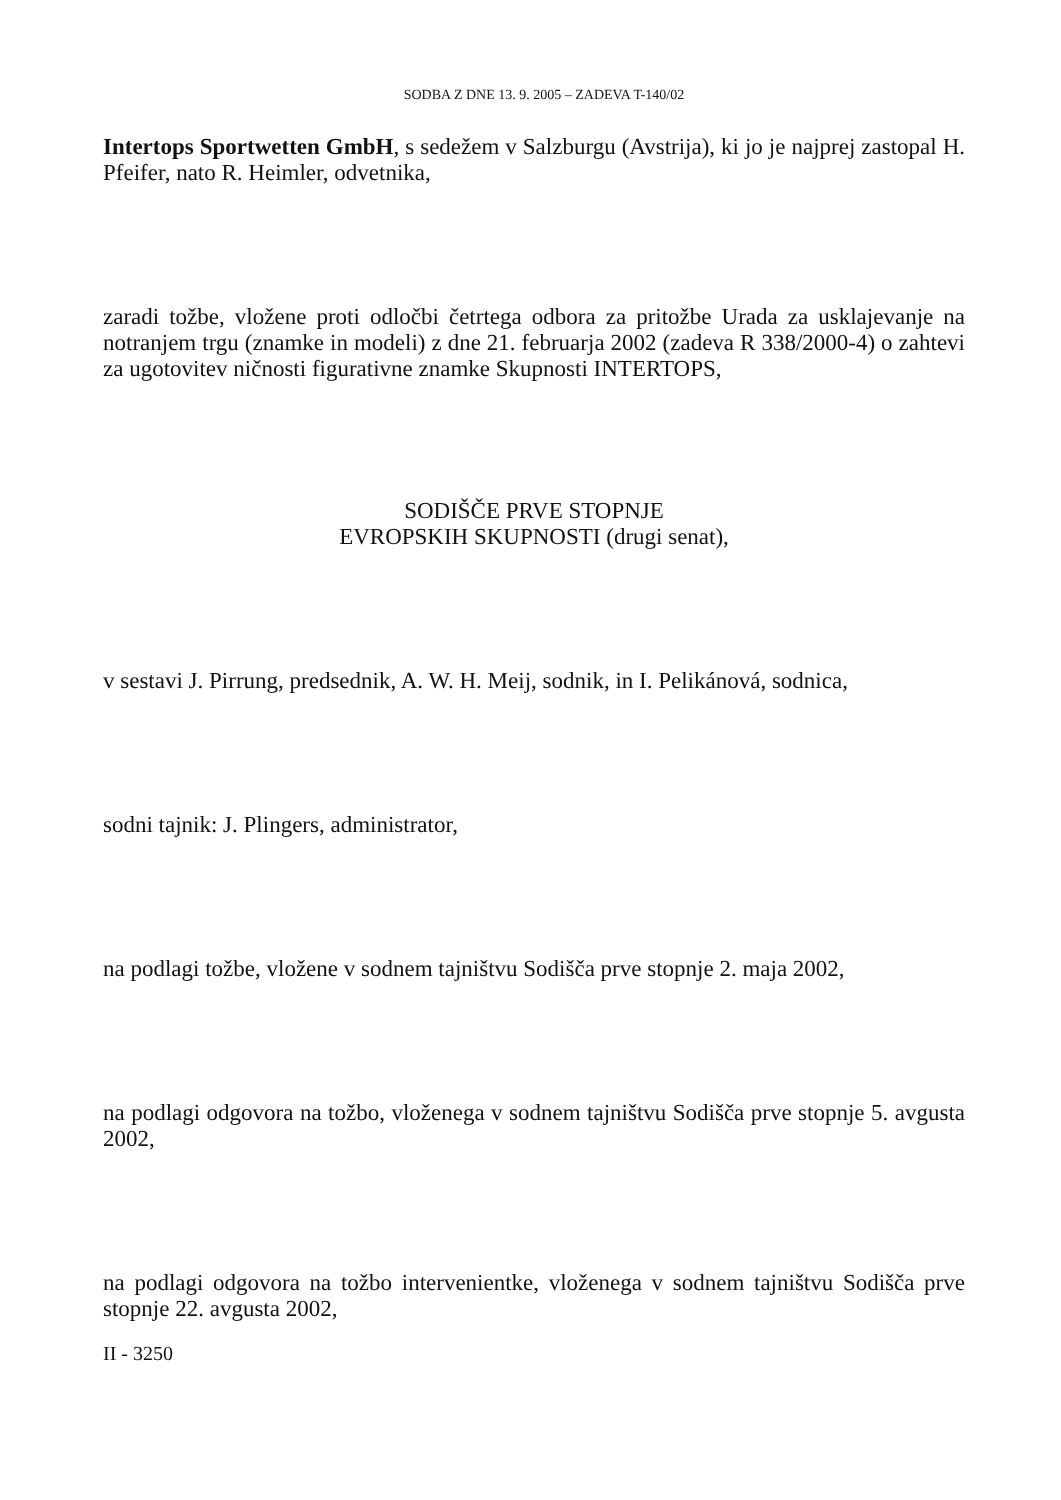SODBA Z DNE 13. 9. 2005 – ZADEVA T-140/02
Intertops Sportwetten GmbH, s sedežem v Salzburgu (Avstrija), ki jo je najprej zastopal H. Pfeifer, nato R. Heimler, odvetnika,
zaradi tožbe, vložene proti odločbi četrtega odbora za pritožbe Urada za usklajevanje na notranjem trgu (znamke in modeli) z dne 21. februarja 2002 (zadeva R 338/2000-4) o zahtevi za ugotovitev ničnosti figurativne znamke Skupnosti INTERTOPS,
SODIŠČE PRVE STOPNJE
EVROPSKIH SKUPNOSTI (drugi senat),
v sestavi J. Pirrung, predsednik, A. W. H. Meij, sodnik, in I. Pelikánová, sodnica,
sodni tajnik: J. Plingers, administrator,
na podlagi tožbe, vložene v sodnem tajništvu Sodišča prve stopnje 2. maja 2002,
na podlagi odgovora na tožbo, vloženega v sodnem tajništvu Sodišča prve stopnje 5. avgusta 2002,
na podlagi odgovora na tožbo intervenientke, vloženega v sodnem tajništvu Sodišča prve stopnje 22. avgusta 2002,
II - 3250